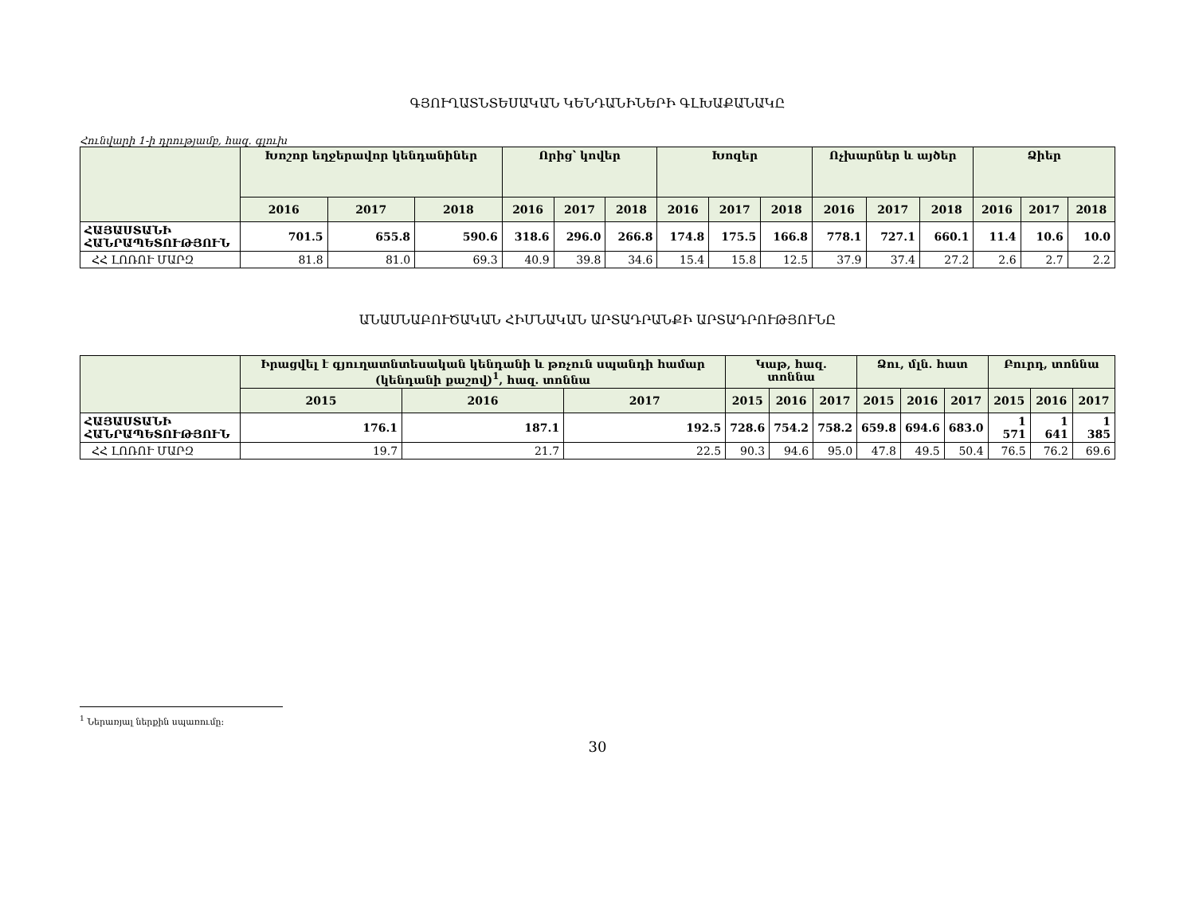ԳՅՈՒՂԱՏՆՏԵՍԱԿԱՆ ԿԵՆԴԱՆԻՆԵՐԻ ԳԼԽԱՔԱՆԱԿԸ
Հունվարի 1-ի դրությամբ, հազ. գլուխ
| | Խոշոր եղջերավոր կենդանիներ | | | Որից՝ կովեր | | | Խոզեր | | | Ոչխարներ և այծեր | | | Ձիեր | | |
| --- | --- | --- | --- | --- | --- | --- | --- | --- | --- | --- | --- | --- | --- | --- | --- |
| | 2016 | 2017 | 2018 | 2016 | 2017 | 2018 | 2016 | 2017 | 2018 | 2016 | 2017 | 2018 | 2016 | 2017 | 2018 |
| ՀԱՅԱՍՏԱՆԻ ՀԱՆՐԱՊԵՏՈՒԹՅՈՒՆ | 701.5 | 655.8 | 590.6 | 318.6 | 296.0 | 266.8 | 174.8 | 175.5 | 166.8 | 778.1 | 727.1 | 660.1 | 11.4 | 10.6 | 10.0 |
| ՀՀ ԼՈՌՈՒ ՄԱՐԶ | 81.8 | 81.0 | 69.3 | 40.9 | 39.8 | 34.6 | 15.4 | 15.8 | 12.5 | 37.9 | 37.4 | 27.2 | 2.6 | 2.7 | 2.2 |
ԱՆԱՍՆԱԲՈՒԾԱԿԱՆ ՀԻՄՆԱԿԱՆ ԱՐՏԱԴՐԱՆՔԻ ԱՐՏԱԴՐՈՒԹՅՈՒՆԸ
| | Իրացվել է գյուղատնտեսական կենդանի և թռչուն սպանդի համար (կենդանի քաշով)<sup>1</sup>, հազ. տոննա | | | Կաթ, հազ. տոննա | | | Ձու, մլն. հատ | | | Բուրդ, տոննա | | |
| --- | --- | --- | --- | --- | --- | --- | --- | --- | --- | --- | --- | --- |
| | 2015 | 2016 | 2017 | 2015 | 2016 | 2017 | 2015 | 2016 | 2017 | 2015 | 2016 | 2017 |
| ՀԱՅԱՍՏԱՆԻ ՀԱՆՐԱՊԵՏՈՒԹՅՈՒՆ | 176.1 | 187.1 | 192.5 | 728.6 | 754.2 | 758.2 | 659.8 | 694.6 | 683.0 | 1 571 | 1 641 | 1 385 |
| ՀՀ ԼՈՌՈՒ ՄԱՐԶ | 19.7 | 21.7 | 22.5 | 90.3 | 94.6 | 95.0 | 47.8 | 49.5 | 50.4 | 76.5 | 76.2 | 69.6 |
<sup>1</sup> Ներառյալ ներքին սպառումը:
30